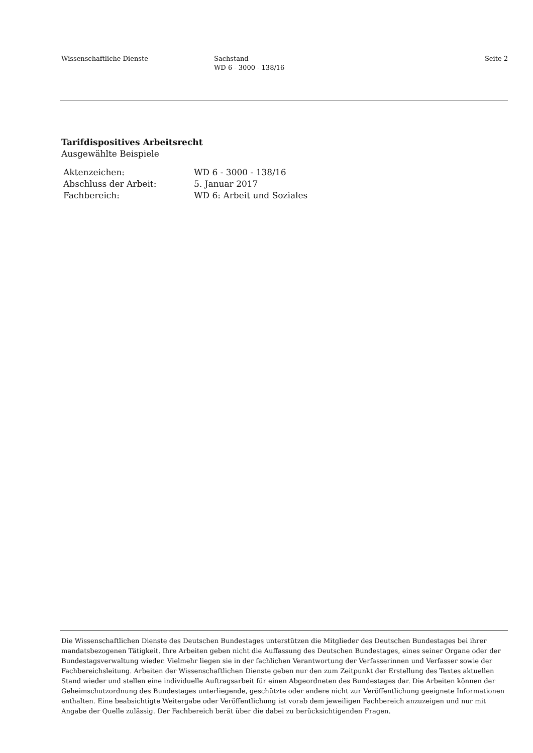Wissenschaftliche Dienste Sachstand
WD 6 - 3000 - 138/16
Seite 2
Tarifdispositives Arbeitsrecht
Ausgewählte Beispiele
| Aktenzeichen: | WD 6 - 3000 - 138/16 |
| Abschluss der Arbeit: | 5. Januar 2017 |
| Fachbereich: | WD 6: Arbeit und Soziales |
Die Wissenschaftlichen Dienste des Deutschen Bundestages unterstützen die Mitglieder des Deutschen Bundestages bei ihrer mandatsbezogenen Tätigkeit. Ihre Arbeiten geben nicht die Auffassung des Deutschen Bundestages, eines seiner Organe oder der Bundestagsverwaltung wieder. Vielmehr liegen sie in der fachlichen Verantwortung der Verfasserinnen und Verfasser sowie der Fachbereichsleitung. Arbeiten der Wissenschaftlichen Dienste geben nur den zum Zeitpunkt der Erstellung des Textes aktuellen Stand wieder und stellen eine individuelle Auftragsarbeit für einen Abgeordneten des Bundestages dar. Die Arbeiten können der Geheimschutzordnung des Bundestages unterliegende, geschützte oder andere nicht zur Veröffentlichung geeignete Informationen enthalten. Eine beabsichtigte Weitergabe oder Veröffentlichung ist vorab dem jeweiligen Fachbereich anzuzeigen und nur mit Angabe der Quelle zulässig. Der Fachbereich berät über die dabei zu berücksichtigenden Fragen.